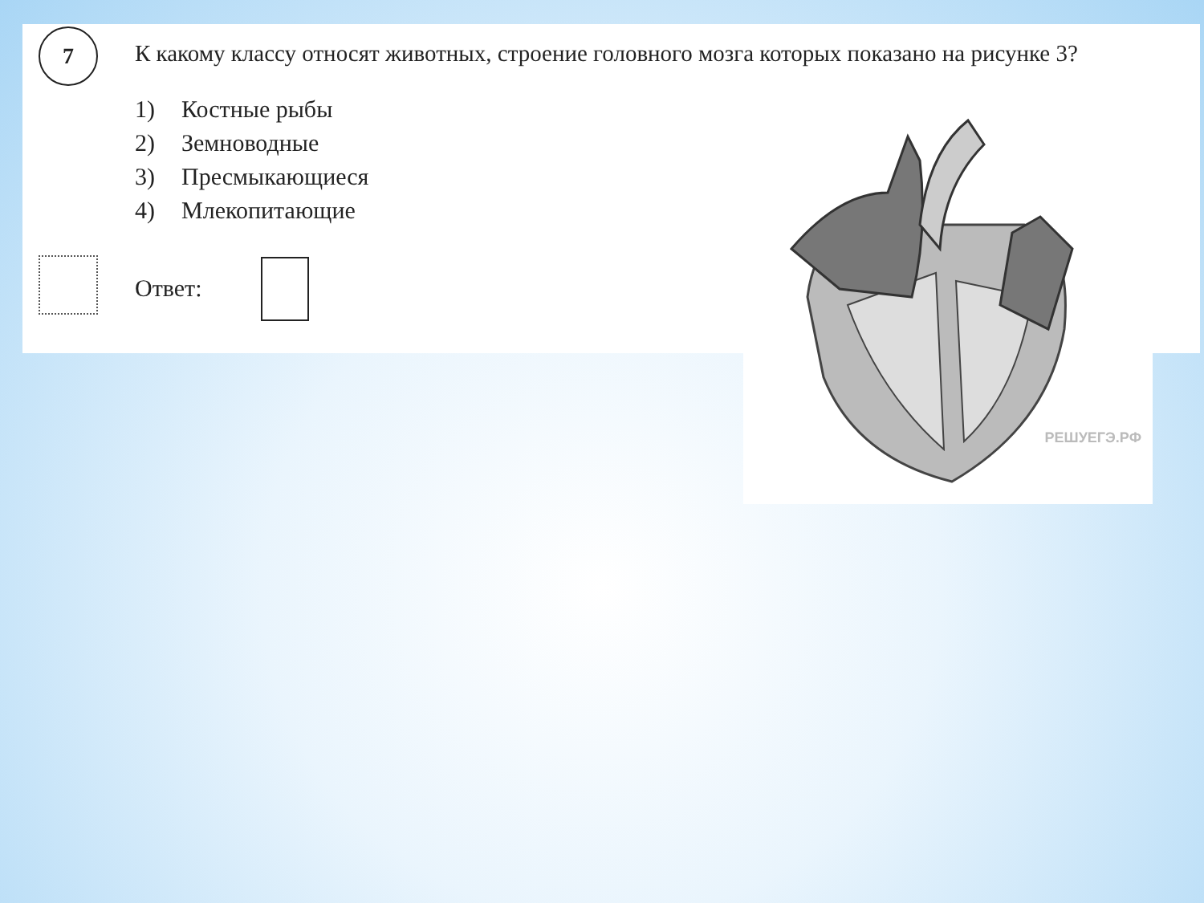7
К какому классу относят животных, строение головного мозга которых показано на рисунке 3?
1) Костные рыбы
2) Земноводные
3) Пресмыкающиеся
4) Млекопитающие
Ответ:
РЕШУЕГЭ.РФ